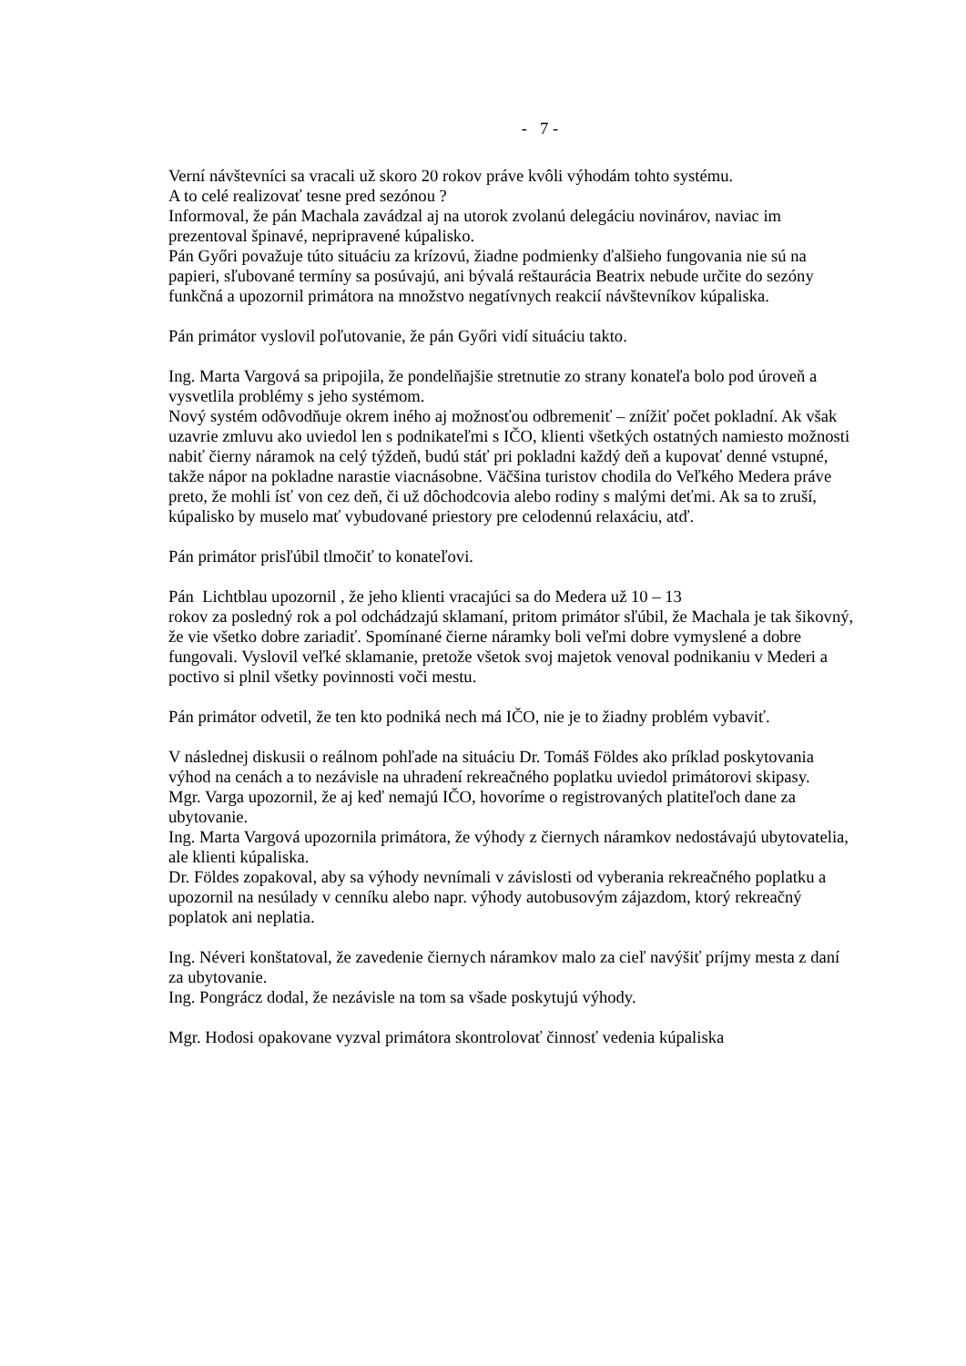- 7 -
Verní návštevníci sa vracali už skoro 20 rokov práve kvôli výhodám tohto systému.
A to celé realizovať tesne pred sezónou ?
Informoval, že pán Machala zavádzal aj na utorok zvolanú delegáciu novinárov, naviac im prezentoval špinavé, nepripravené kúpalisko.
Pán Győri považuje túto situáciu za krízovú, žiadne podmienky ďalšieho fungovania nie sú na papieri, sľubované termíny sa posúvajú, ani bývalá reštaurácia Beatrix nebude určite do sezóny funkčná a upozornil primátora na množstvo negatívnych reakcií návštevníkov kúpaliska.
Pán primátor vyslovil poľutovanie, že pán Győri vidí situáciu takto.
Ing. Marta Vargová sa pripojila, že pondelňajšie stretnutie zo strany konateľa bolo pod úroveň a vysvetlila problémy s jeho systémom.
Nový systém odôvodňuje okrem iného aj možnosťou odbremeniť – znížiť počet pokladní. Ak však uzavrie zmluvu ako uviedol len s podnikateľmi s IČO, klienti všetkých ostatných namiesto možnosti nabiť čierny náramok na celý týždeň, budú stáť pri pokladni každý deň a kupovať denné vstupné, takže nápor na pokladne narastie viacnásobne. Väčšina turistov chodila do Veľkého Medera práve preto, že mohli ísť von cez deň, či už dôchodcovia alebo rodiny s malými deťmi. Ak sa to zruší, kúpalisko by muselo mať vybudované priestory pre celodennú relaxáciu, atď.
Pán primátor prisľúbil tlmočiť to konateľovi.
Pán Lichtblau upozornil , že jeho klienti vracajúci sa do Medera už 10 – 13
rokov za posledný rok a pol odchádzajú sklamaní, pritom primátor sľúbil, že Machala je tak šikovný, že vie všetko dobre zariadiť. Spomínané čierne náramky boli veľmi dobre vymyslené a dobre fungovali. Vyslovil veľké sklamanie, pretože všetok svoj majetok venoval podnikaniu v Mederi a poctivo si plnil všetky povinnosti voči mestu.
Pán primátor odvetil, že ten kto podniká nech má IČO, nie je to žiadny problém vybaviť.
V následnej diskusii o reálnom pohľade na situáciu Dr. Tomáš Földes ako príklad poskytovania výhod na cenách a to nezávisle na uhradení rekreačného poplatku uviedol primátorovi skipasy.
Mgr. Varga upozornil, že aj keď nemajú IČO, hovoríme o registrovaných platiteľoch dane za ubytovanie.
Ing. Marta Vargová upozornila primátora, že výhody z čiernych náramkov nedostávajú ubytovatelia, ale klienti kúpaliska.
Dr. Földes zopakoval, aby sa výhody nevnímali v závislosti od vyberania rekreačného poplatku a upozornil na nesúlady v cenníku alebo napr. výhody autobusovým zájazdom, ktorý rekreačný poplatok ani neplatia.
Ing. Néveri konštatoval, že zavedenie čiernych náramkov malo za cieľ navýšiť príjmy mesta z daní za ubytovanie.
Ing. Pongrácz dodal, že nezávisle na tom sa všade poskytujú výhody.
Mgr. Hodosi opakovane vyzval primátora skontrolovať činnosť vedenia kúpaliska